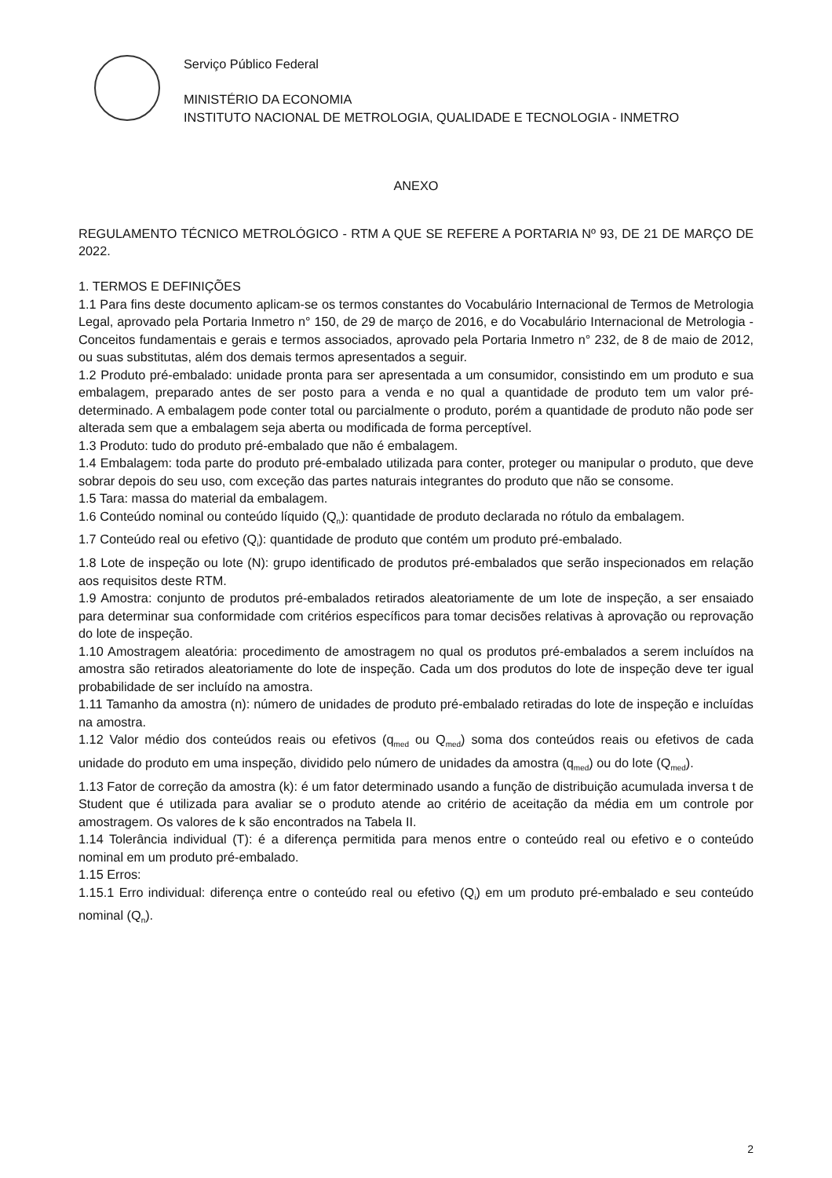Serviço Público Federal
MINISTÉRIO DA ECONOMIA
INSTITUTO NACIONAL DE METROLOGIA, QUALIDADE E TECNOLOGIA - INMETRO
ANEXO
REGULAMENTO TÉCNICO METROLÓGICO - RTM A QUE SE REFERE A PORTARIA Nº 93, DE 21 DE MARÇO DE 2022.
1. TERMOS E DEFINIÇÕES
1.1 Para fins deste documento aplicam-se os termos constantes do Vocabulário Internacional de Termos de Metrologia Legal, aprovado pela Portaria Inmetro n° 150, de 29 de março de 2016, e do Vocabulário Internacional de Metrologia - Conceitos fundamentais e gerais e termos associados, aprovado pela Portaria Inmetro n° 232, de 8 de maio de 2012, ou suas substitutas, além dos demais termos apresentados a seguir.
1.2 Produto pré-embalado: unidade pronta para ser apresentada a um consumidor, consistindo em um produto e sua embalagem, preparado antes de ser posto para a venda e no qual a quantidade de produto tem um valor pré-determinado. A embalagem pode conter total ou parcialmente o produto, porém a quantidade de produto não pode ser alterada sem que a embalagem seja aberta ou modificada de forma perceptível.
1.3 Produto: tudo do produto pré-embalado que não é embalagem.
1.4 Embalagem: toda parte do produto pré-embalado utilizada para conter, proteger ou manipular o produto, que deve sobrar depois do seu uso, com exceção das partes naturais integrantes do produto que não se consome.
1.5 Tara: massa do material da embalagem.
1.6 Conteúdo nominal ou conteúdo líquido (Q<sub>n</sub>): quantidade de produto declarada no rótulo da embalagem.
1.7 Conteúdo real ou efetivo (Q<sub>i</sub>): quantidade de produto que contém um produto pré-embalado.
1.8 Lote de inspeção ou lote (N): grupo identificado de produtos pré-embalados que serão inspecionados em relação aos requisitos deste RTM.
1.9 Amostra: conjunto de produtos pré-embalados retirados aleatoriamente de um lote de inspeção, a ser ensaiado para determinar sua conformidade com critérios específicos para tomar decisões relativas à aprovação ou reprovação do lote de inspeção.
1.10 Amostragem aleatória: procedimento de amostragem no qual os produtos pré-embalados a serem incluídos na amostra são retirados aleatoriamente do lote de inspeção. Cada um dos produtos do lote de inspeção deve ter igual probabilidade de ser incluído na amostra.
1.11 Tamanho da amostra (n): número de unidades de produto pré-embalado retiradas do lote de inspeção e incluídas na amostra.
1.12 Valor médio dos conteúdos reais ou efetivos (q<sub>med</sub> ou Q<sub>med</sub>) soma dos conteúdos reais ou efetivos de cada unidade do produto em uma inspeção, dividido pelo número de unidades da amostra (q<sub>med</sub>) ou do lote (Q<sub>med</sub>).
1.13 Fator de correção da amostra (k): é um fator determinado usando a função de distribuição acumulada inversa t de Student que é utilizada para avaliar se o produto atende ao critério de aceitação da média em um controle por amostragem. Os valores de k são encontrados na Tabela II.
1.14 Tolerância individual (T): é a diferença permitida para menos entre o conteúdo real ou efetivo e o conteúdo nominal em um produto pré-embalado.
1.15 Erros:
1.15.1 Erro individual: diferença entre o conteúdo real ou efetivo (Q<sub>i</sub>) em um produto pré-embalado e seu conteúdo nominal (Q<sub>n</sub>).
2